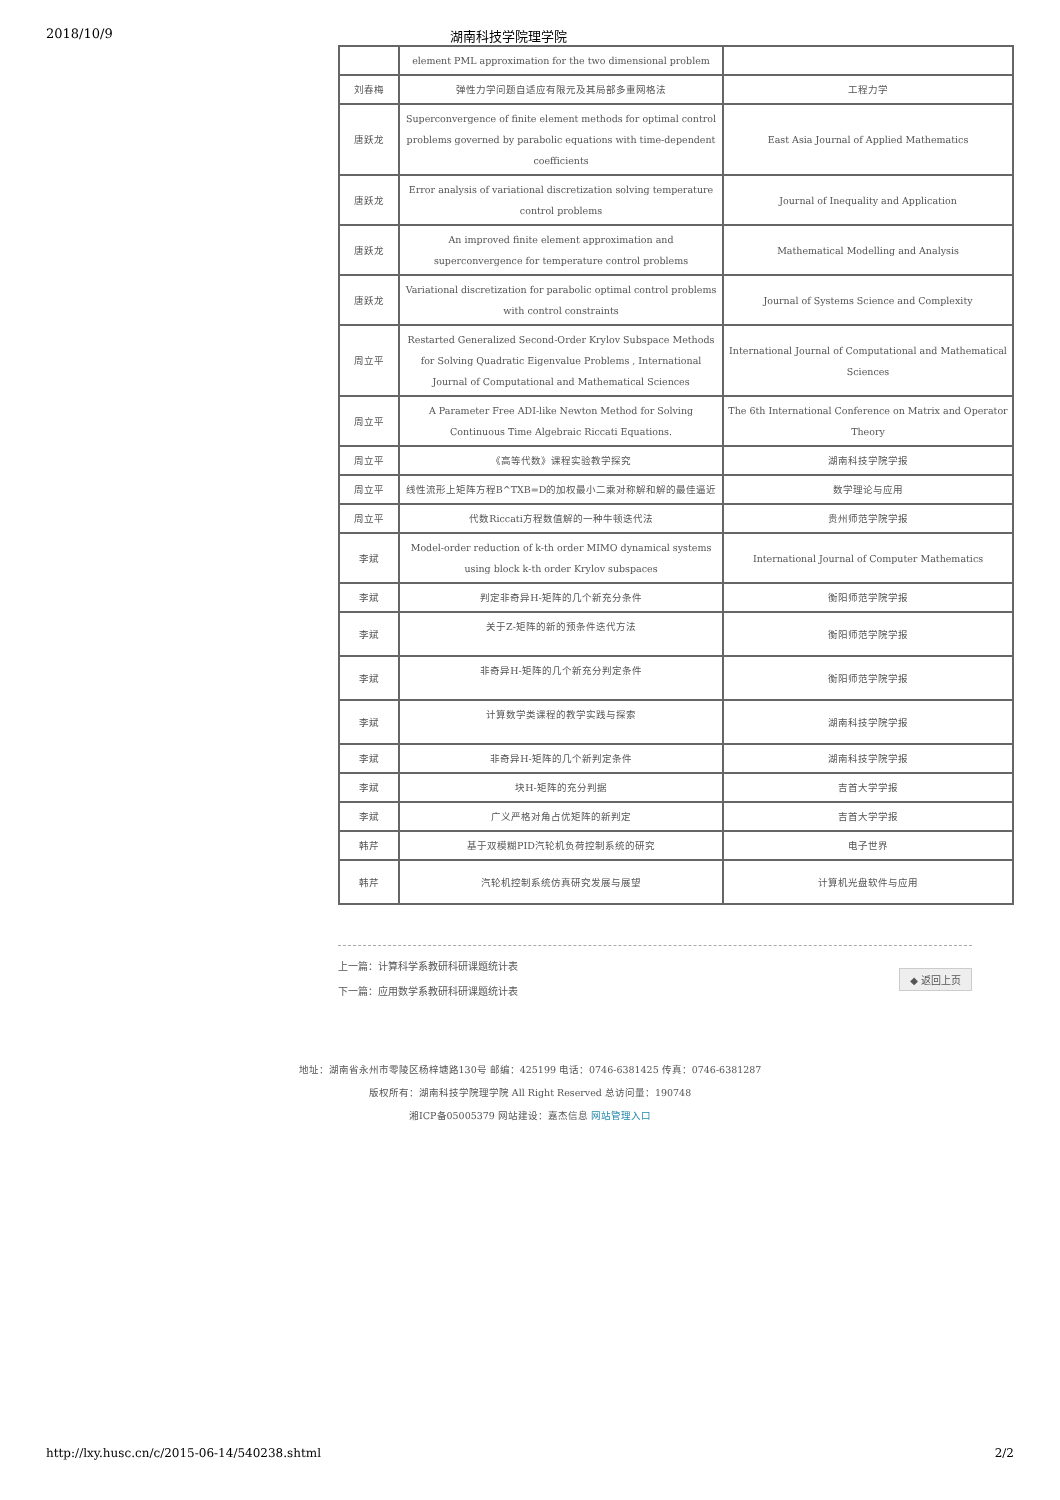2018/10/9 湖南科技学院理学院
| | element PML approximation for the two dimensional problem | |
| 刘春梅 | 弹性力学问题自适应有限元及其局部多重网格法 | 工程力学 |
| 唐跃龙 | Superconvergence of finite element methods for optimal control problems governed by parabolic equations with time-dependent coefficients | East Asia Journal of Applied Mathematics |
| 唐跃龙 | Error analysis of variational discretization solving temperature control problems | Journal of Inequality and Application |
| 唐跃龙 | An improved finite element approximation and superconvergence for temperature control problems | Mathematical Modelling and Analysis |
| 唐跃龙 | Variational discretization for parabolic optimal control problems with control constraints | Journal of Systems Science and Complexity |
| 周立平 | Restarted Generalized Second-Order Krylov Subspace Methods for Solving Quadratic Eigenvalue Problems , International Journal of Computational and Mathematical Sciences | International Journal of Computational and Mathematical Sciences |
| 周立平 | A Parameter Free ADI-like Newton Method for Solving Continuous Time Algebraic Riccati Equations. | The 6th International Conference on Matrix and Operator Theory |
| 周立平 | 《高等代数》课程实验教学探究 | 湖南科技学院学报 |
| 周立平 | 线性流形上矩阵方程B^TXB=D的加权最小二乘对称解和解的最佳逼近 | 数学理论与应用 |
| 周立平 | 代数Riccati方程数值解的一种牛顿迭代法 | 贵州师范学院学报 |
| 李斌 | Model-order reduction of k-th order MIMO dynamical systems using block k-th order Krylov subspaces | International Journal of Computer Mathematics |
| 李斌 | 判定非奇异H-矩阵的几个新充分条件 | 衡阳师范学院学报 |
| 李斌 | 关于Z-矩阵的新的预条件迭代方法 | 衡阳师范学院学报 |
| 李斌 | 非奇异H-矩阵的几个新充分判定条件 | 衡阳师范学院学报 |
| 李斌 | 计算数学类课程的教学实践与探索 | 湖南科技学院学报 |
| 李斌 | 非奇异H-矩阵的几个新判定条件 | 湖南科技学院学报 |
| 李斌 | 块H-矩阵的充分判据 | 吉首大学学报 |
| 李斌 | 广义严格对角占优矩阵的新判定 | 吉首大学学报 |
| 韩芹 | 基于双模糊PID汽轮机负荷控制系统的研究 | 电子世界 |
| 韩芹 | 汽轮机控制系统仿真研究发展与展望 | 计算机光盘软件与应用 |
上一篇：计算科学系教研科研课题统计表
下一篇：应用数学系教研科研课题统计表
◆ 返回上页
地址：湖南省永州市零陵区杨梓塘路130号 邮编：425199 电话：0746-6381425 传真：0746-6381287
版权所有：湖南科技学院理学院 All Right Reserved 总访问量：190748
湘ICP备05005379 网站建设：嘉杰信息 网站管理入口
http://lxy.husc.cn/c/2015-06-14/540238.shtml 2/2